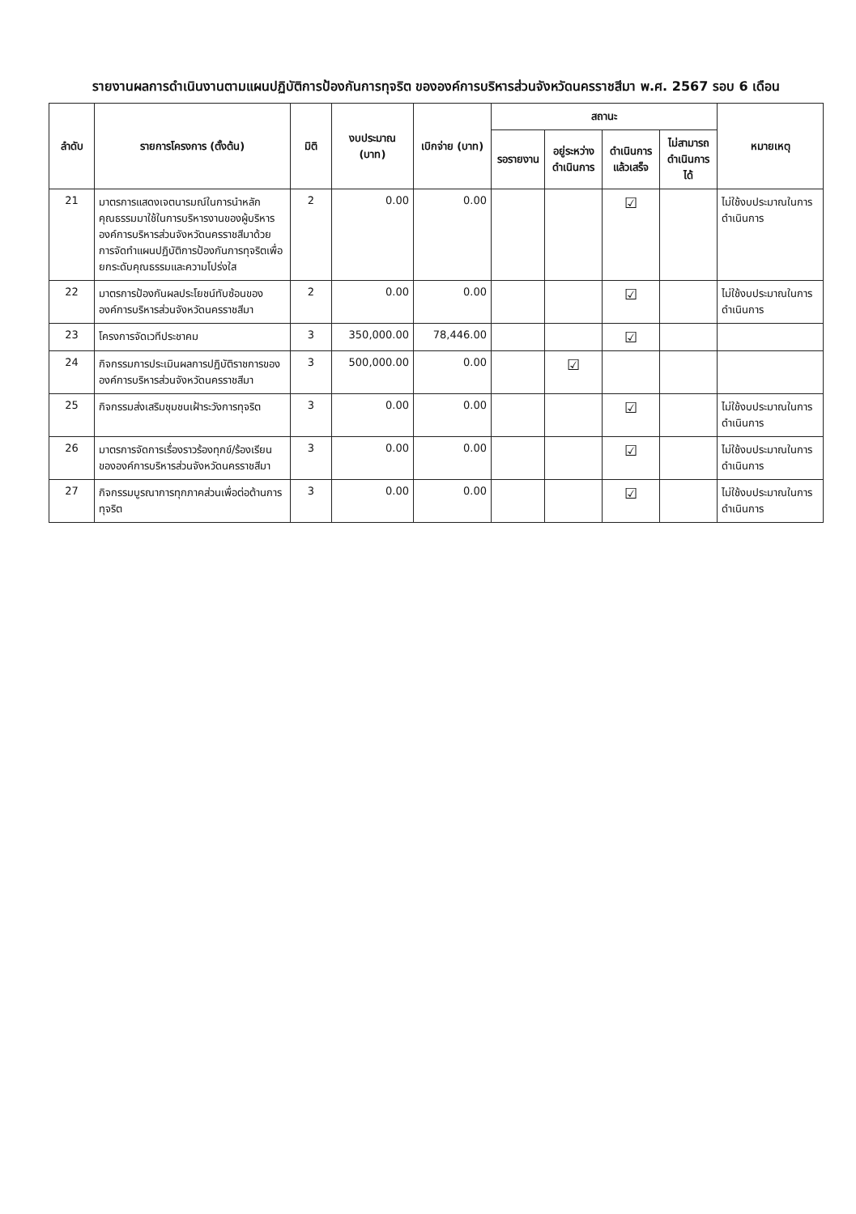รายงานผลการดำเนินงานตามแผนปฏิบัติการป้องกันการทุจริต ขององค์การบริหารส่วนจังหวัดนครราชสีมา พ.ศ. 2567 รอบ 6 เดือน
| ลำดับ | รายการโครงการ (ตั้งต้น) | มิติ | งบประมาณ (บาท) | เบิกจ่าย (บาท) | สถานะ | | | | หมายเหตุ |
| --- | --- | --- | --- | --- | --- | --- | --- | --- | --- |
| | | | | | รอรายงาน | อยู่ระหว่างดำเนินการ | ดำเนินการแล้วเสร็จ | ไม่สามารถดำเนินการได้ | |
| 21 | มาตรการแสดงเจตนารมณ์ในการนำหลักคุณธรรมมาใช้ในการบริหารงานของผู้บริหารองค์การบริหารส่วนจังหวัดนครราชสีมาด้วยการจัดทำแผนปฏิบัติการป้องกันการทุจริตเพื่อยกระดับคุณธรรมและความโปร่งใส | 2 | 0.00 | 0.00 | | | ☑ | | ไม่ใช้งบประมาณในการดำเนินการ |
| 22 | มาตรการป้องกันผลประโยชน์ทับซ้อนขององค์การบริหารส่วนจังหวัดนครราชสีมา | 2 | 0.00 | 0.00 | | | ☑ | | ไม่ใช้งบประมาณในการดำเนินการ |
| 23 | โครงการจัดเวทีประชาคม | 3 | 350,000.00 | 78,446.00 | | | ☑ | | |
| 24 | กิจกรรมการประเมินผลการปฏิบัติราชการขององค์การบริหารส่วนจังหวัดนครราชสีมา | 3 | 500,000.00 | 0.00 | | ☑ | | | |
| 25 | กิจกรรมส่งเสริมชุมชนเฝ้าระวังการทุจริต | 3 | 0.00 | 0.00 | | | ☑ | | ไม่ใช้งบประมาณในการดำเนินการ |
| 26 | มาตรการจัดการเรื่องราวร้องทุกข์/ร้องเรียนขององค์การบริหารส่วนจังหวัดนครราชสีมา | 3 | 0.00 | 0.00 | | | ☑ | | ไม่ใช้งบประมาณในการดำเนินการ |
| 27 | กิจกรรมบูรณาการทุกภาคส่วนเพื่อต่อต้านการทุจริต | 3 | 0.00 | 0.00 | | | ☑ | | ไม่ใช้งบประมาณในการดำเนินการ |